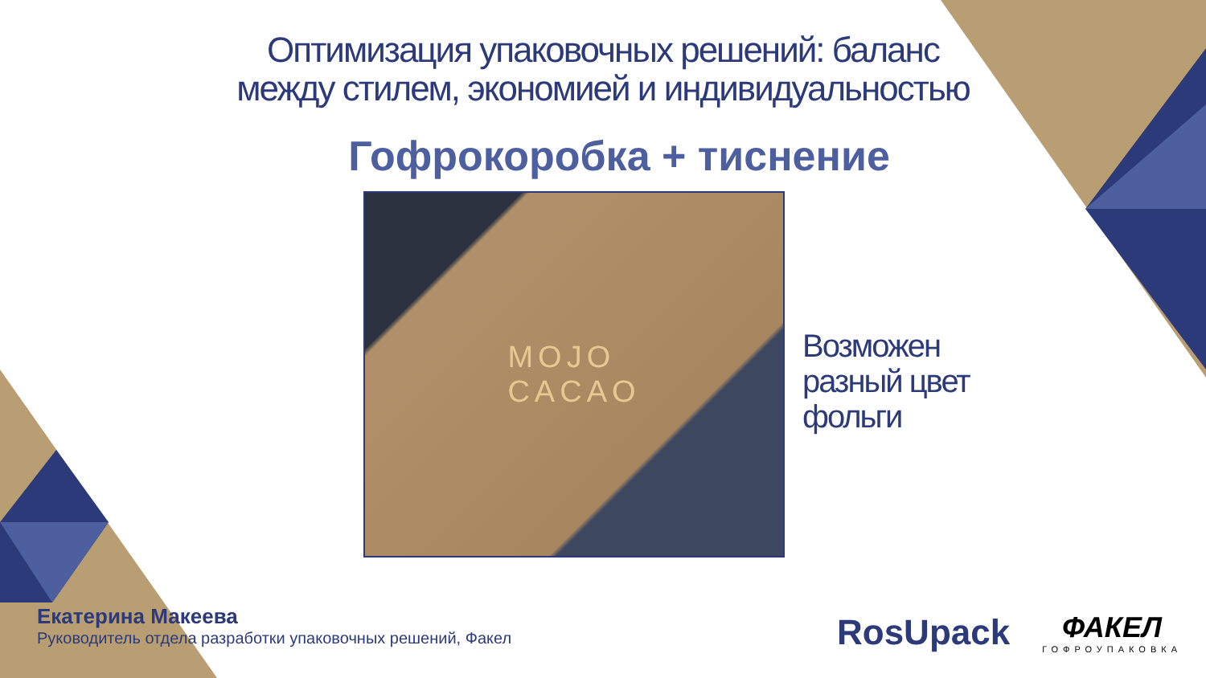Оптимизация упаковочных решений: баланс
между стилем, экономией и индивидуальностью
Гофрокоробка + тиснение
MOJO
CACAO
Возможен
разный цвет
фольги
Екатерина Макеева
Руководитель отдела разработки упаковочных решений, Факел
RosUpack
ФАКЕЛ
ГОФРОУПАКОВКА